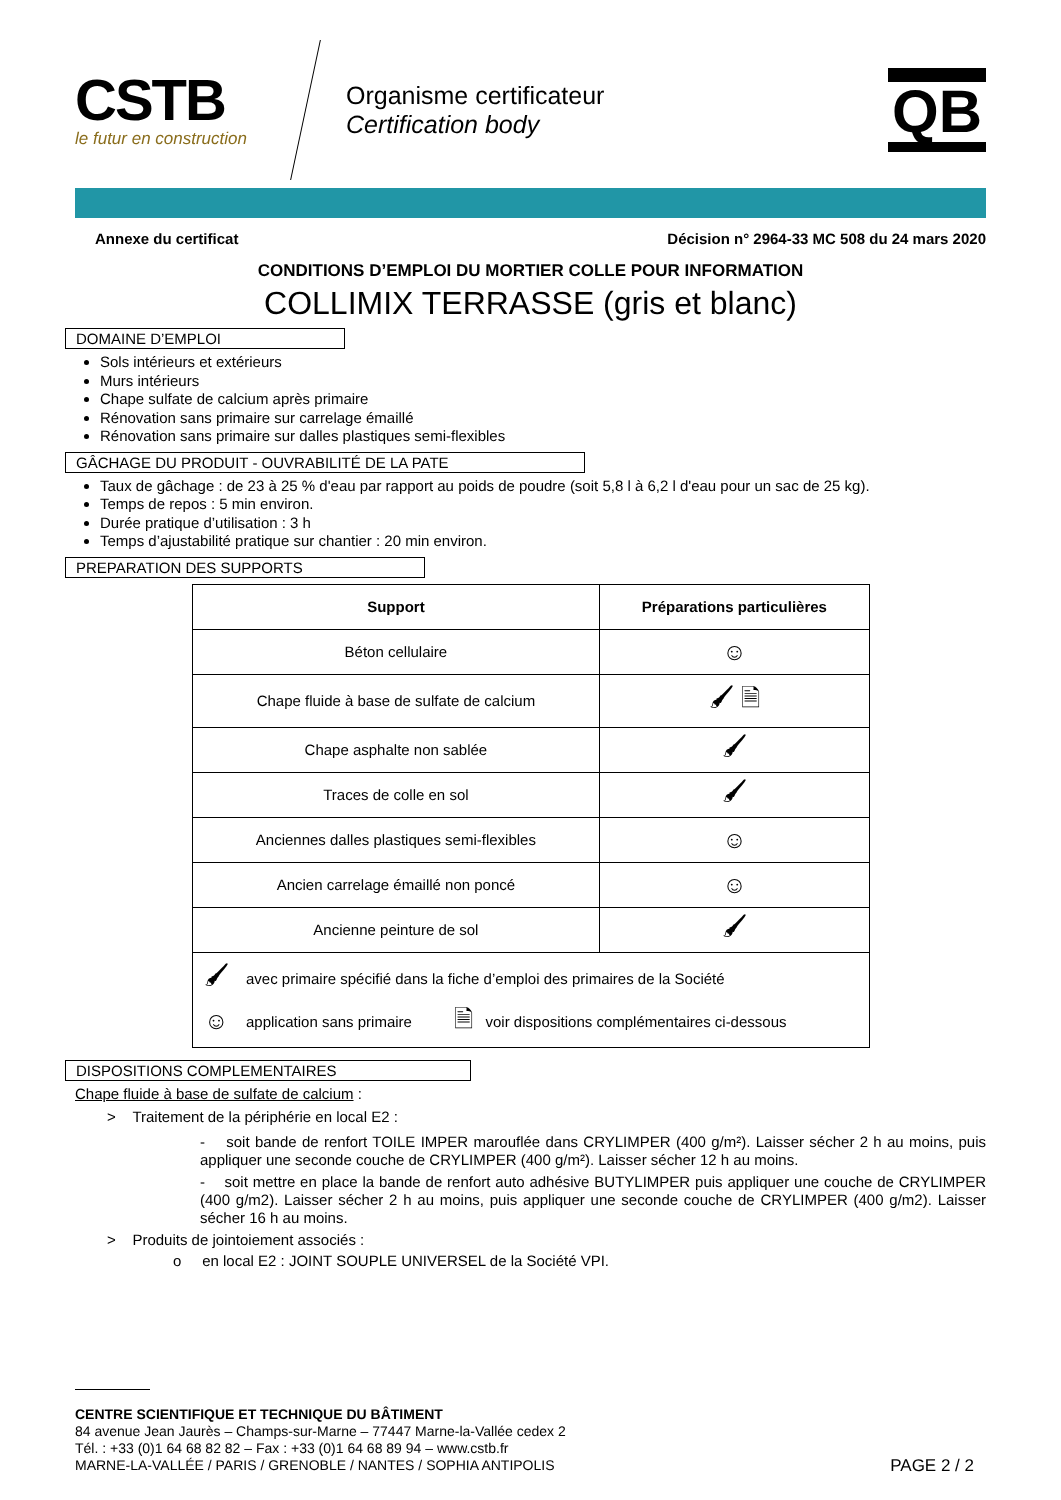CSTB
le futur en construction
Organisme certificateur
Certification body
QB
Annexe du certificat Décision n° 2964-33 MC 508 du 24 mars 2020
CONDITIONS D’EMPLOI DU MORTIER COLLE POUR INFORMATION
COLLIMIX TERRASSE (gris et blanc)
DOMAINE D’EMPLOI
Sols intérieurs et extérieurs
Murs intérieurs
Chape sulfate de calcium après primaire
Rénovation sans primaire sur carrelage émaillé
Rénovation sans primaire sur dalles plastiques semi-flexibles
GÂCHAGE DU PRODUIT - OUVRABILITÉ DE LA PATE
Taux de gâchage : de 23 à 25 % d'eau par rapport au poids de poudre (soit 5,8 l à 6,2 l d'eau pour un sac de 25 kg).
Temps de repos : 5 min environ.
Durée pratique d’utilisation : 3 h
Temps d’ajustabilité pratique sur chantier : 20 min environ.
PREPARATION DES SUPPORTS
| Support | Préparations particulières |
| --- | --- |
| Béton cellulaire | ☺ |
| Chape fluide à base de sulfate de calcium | 🖌 🗎 |
| Chape asphalte non sablée | 🖌 |
| Traces de colle en sol | 🖌 |
| Anciennes dalles plastiques semi-flexibles | ☺ |
| Ancien carrelage émaillé non poncé | ☺ |
| Ancienne peinture de sol | 🖌 |
| / 🖌 / avec primaire spécifié dans la fiche d’emploi des primaires de la Société / / / / ☺ / application sans primaire / 🗎 / voir dispositions complémentaires ci-dessous / | |
DISPOSITIONS COMPLEMENTAIRES
Chape fluide à base de sulfate de calcium :
> Traitement de la périphérie en local E2 :
- soit bande de renfort TOILE IMPER marouflée dans CRYLIMPER (400 g/m²). Laisser sécher 2 h au moins, puis appliquer une seconde couche de CRYLIMPER (400 g/m²). Laisser sécher 12 h au moins.
- soit mettre en place la bande de renfort auto adhésive BUTYLIMPER puis appliquer une couche de CRYLIMPER (400 g/m2). Laisser sécher 2 h au moins, puis appliquer une seconde couche de CRYLIMPER (400 g/m2). Laisser sécher 16 h au moins.
> Produits de jointoiement associés :
o en local E2 : JOINT SOUPLE UNIVERSEL de la Société VPI.
CENTRE SCIENTIFIQUE ET TECHNIQUE DU BÂTIMENT
84 avenue Jean Jaurès – Champs-sur-Marne – 77447 Marne-la-Vallée cedex 2
Tél. : +33 (0)1 64 68 82 82 – Fax : +33 (0)1 64 68 89 94 – www.cstb.fr
MARNE-LA-VALLÉE / PARIS / GRENOBLE / NANTES / SOPHIA ANTIPOLIS PAGE 2 / 2